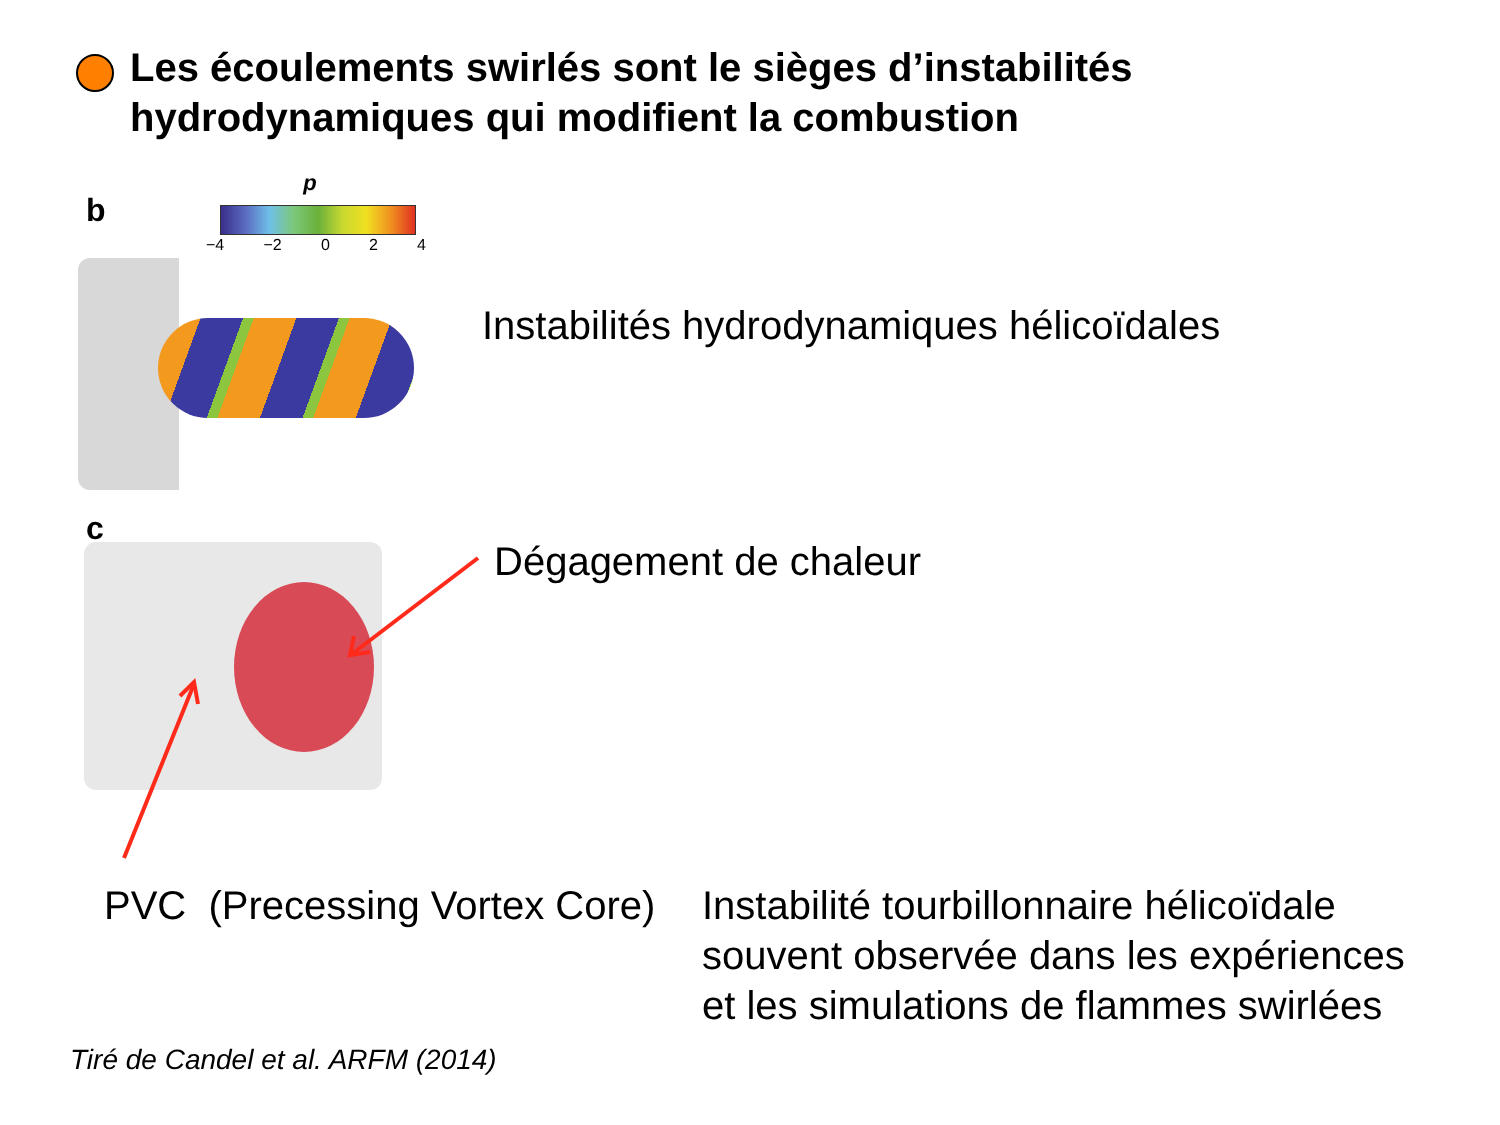Les écoulements swirlés sont le sièges d’instabilités
hydrodynamiques qui modifient la combustion
b
p
−4 −2 0 2 4
Instabilités hydrodynamiques hélicoïdales
c
Dégagement de chaleur
PVC (Precessing Vortex Core)
Instabilité tourbillonnaire hélicoïdale
souvent observée dans les expériences
et les simulations de flammes swirlées
Tiré de Candel et al. ARFM (2014)